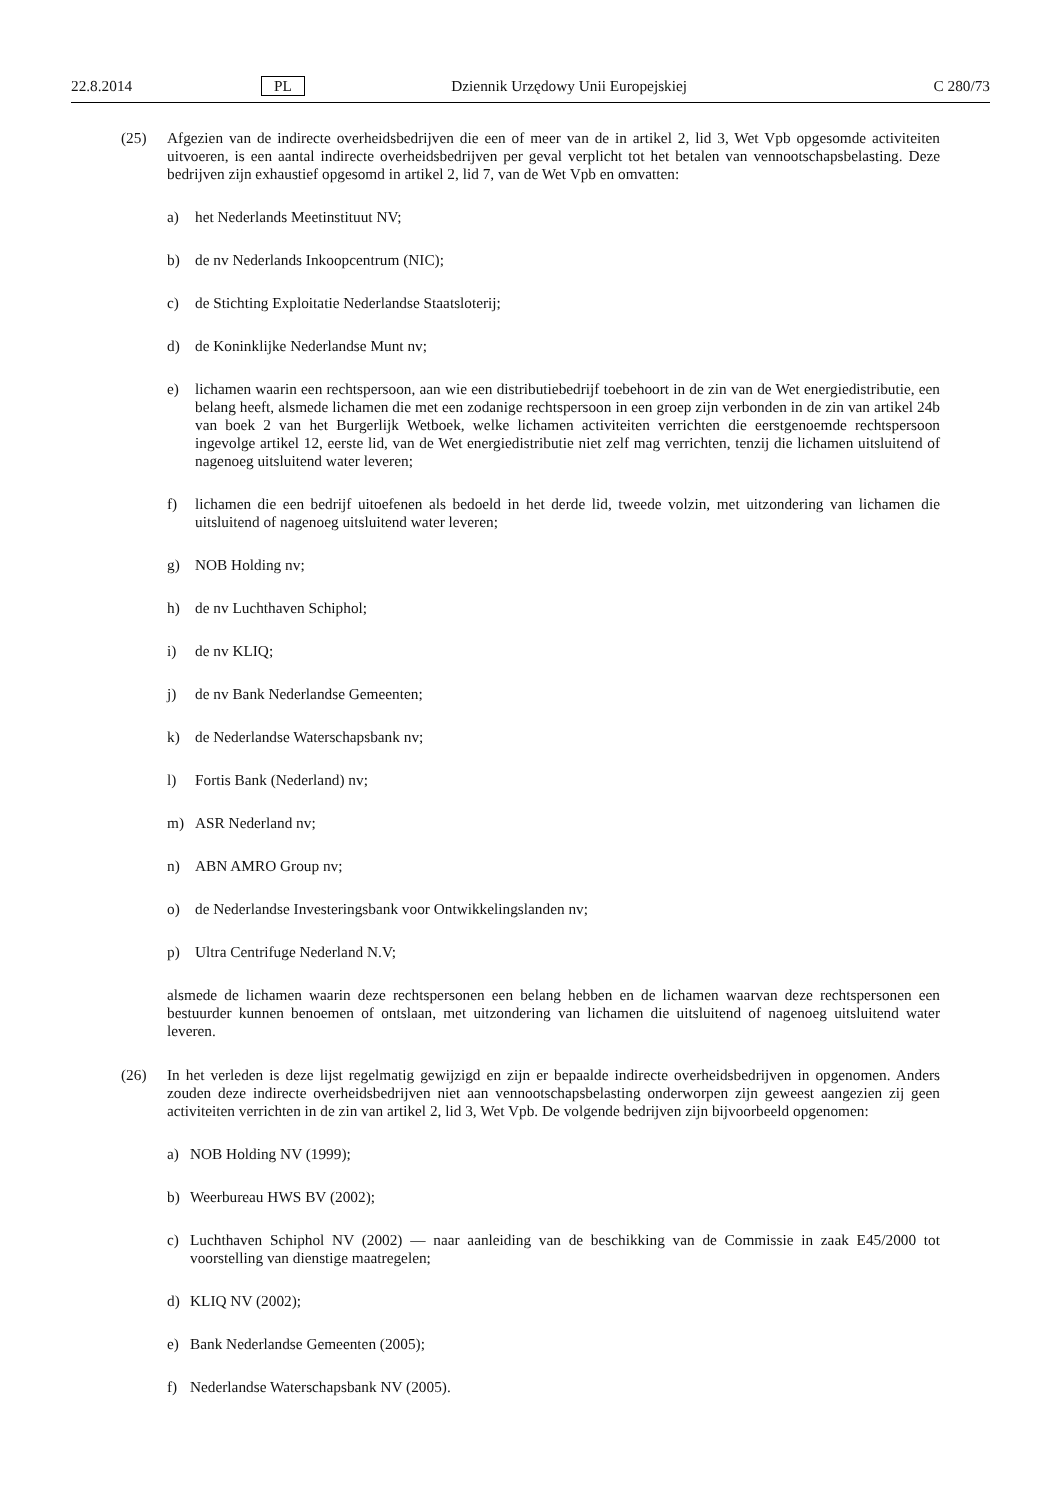22.8.2014 PL Dziennik Urzędowy Unii Europejskiej C 280/73
(25)
Afgezien van de indirecte overheidsbedrijven die een of meer van de in artikel 2, lid 3, Wet Vpb opgesomde activiteiten uitvoeren, is een aantal indirecte overheidsbedrijven per geval verplicht tot het betalen van vennootschapsbelasting. Deze bedrijven zijn exhaustief opgesomd in artikel 2, lid 7, van de Wet Vpb en omvatten:
a) het Nederlands Meetinstituut NV;
b) de nv Nederlands Inkoopcentrum (NIC);
c) de Stichting Exploitatie Nederlandse Staatsloterij;
d) de Koninklijke Nederlandse Munt nv;
e) lichamen waarin een rechtspersoon, aan wie een distributiebedrijf toebehoort in de zin van de Wet energiedistributie, een belang heeft, alsmede lichamen die met een zodanige rechtspersoon in een groep zijn verbonden in de zin van artikel 24b van boek 2 van het Burgerlijk Wetboek, welke lichamen activiteiten verrichten die eerstgenoemde rechtspersoon ingevolge artikel 12, eerste lid, van de Wet energiedistributie niet zelf mag verrichten, tenzij die lichamen uitsluitend of nagenoeg uitsluitend water leveren;
f) lichamen die een bedrijf uitoefenen als bedoeld in het derde lid, tweede volzin, met uitzondering van lichamen die uitsluitend of nagenoeg uitsluitend water leveren;
g) NOB Holding nv;
h) de nv Luchthaven Schiphol;
i) de nv KLIQ;
j) de nv Bank Nederlandse Gemeenten;
k) de Nederlandse Waterschapsbank nv;
l) Fortis Bank (Nederland) nv;
m) ASR Nederland nv;
n) ABN AMRO Group nv;
o) de Nederlandse Investeringsbank voor Ontwikkelingslanden nv;
p) Ultra Centrifuge Nederland N.V;
alsmede de lichamen waarin deze rechtspersonen een belang hebben en de lichamen waarvan deze rechtspersonen een bestuurder kunnen benoemen of ontslaan, met uitzondering van lichamen die uitsluitend of nagenoeg uitsluitend water leveren.
(26)
In het verleden is deze lijst regelmatig gewijzigd en zijn er bepaalde indirecte overheidsbedrijven in opgenomen. Anders zouden deze indirecte overheidsbedrijven niet aan vennootschapsbelasting onderworpen zijn geweest aangezien zij geen activiteiten verrichten in de zin van artikel 2, lid 3, Wet Vpb. De volgende bedrijven zijn bijvoorbeeld opgenomen:
a) NOB Holding NV (1999);
b) Weerbureau HWS BV (2002);
c) Luchthaven Schiphol NV (2002) — naar aanleiding van de beschikking van de Commissie in zaak E45/2000 tot voorstelling van dienstige maatregelen;
d) KLIQ NV (2002);
e) Bank Nederlandse Gemeenten (2005);
f) Nederlandse Waterschapsbank NV (2005).